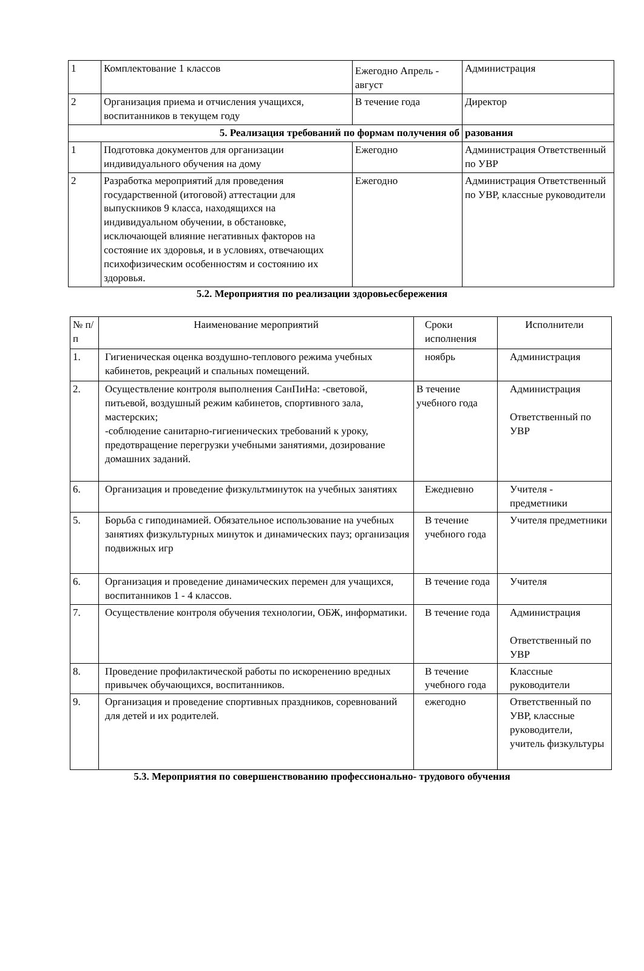| 1 | Комплектование 1 классов | Ежегодно Апрель - август | Администрация |
| 2 | Организация приема и отчисления учащихся, воспитанников в текущем году | В течение года | Директор |
| 5. Реализация требований по формам получения об | | | разования |
| 1 | Подготовка документов для организации индивидуального обучения на дому | Ежегодно | Администрация Ответственный по УВР |
| 2 | Разработка мероприятий для проведения государственной (итоговой) аттестации для выпускников 9 класса, находящихся на индивидуальном обучении, в обстановке, исключающей влияние негативных факторов на состояние их здоровья, и в условиях, отвечающих психофизическим особенностям и состоянию их здоровья. | Ежегодно | Администрация Ответственный по УВР, классные руководители |
5.2. Мероприятия по реализации здоровьесбережения
| № п/п | Наименование мероприятий | Сроки исполнения | Исполнители |
| --- | --- | --- | --- |
| 1. | Гигиеническая оценка воздушно-теплового режима учебных кабинетов, рекреаций и спальных помещений. | ноябрь | Администрация |
| 2. | Осуществление контроля выполнения СанПиНа: -световой, питьевой, воздушный режим кабинетов, спортивного зала, мастерских; -соблюдение санитарно-гигиенических требований к уроку, предотвращение перегрузки учебными занятиями, дозирование домашних заданий. | В течение учебного года | Администрация Ответственный по УВР |
| 6. | Организация и проведение физкультминуток на учебных занятиях | Ежедневно | Учителя - предметники |
| 5. | Борьба с гиподинамией. Обязательное использование на учебных занятиях физкультурных минуток и динамических пауз; организация подвижных игр | В течение учебного года | Учителя предметники |
| 6. | Организация и проведение динамических перемен для учащихся, воспитанников 1 - 4 классов. | В течение года | Учителя |
| 7. | Осуществление контроля обучения технологии, ОБЖ, информатики. | В течение года | Администрация Ответственный по УВР |
| 8. | Проведение профилактической работы по искоренению вредных привычек обучающихся, воспитанников. | В течение учебного года | Классные руководители |
| 9. | Организация и проведение спортивных праздников, соревнований для детей и их родителей. | ежегодно | Ответственный по УВР, классные руководители, учитель физкультуры |
5.3. Мероприятия по совершенствованию профессионально- трудового обучения